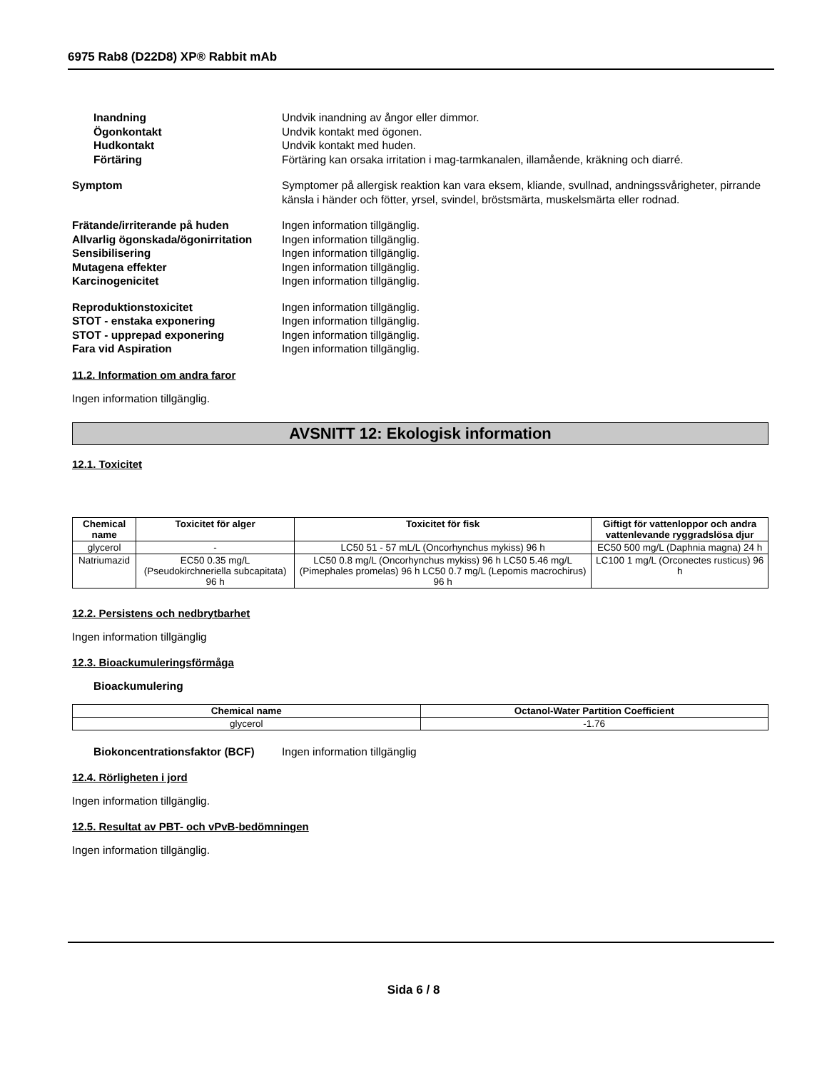6975 Rab8 (D22D8) XP® Rabbit mAb
Inandning Undvik inandning av ångor eller dimmor.
Ögonkontakt Undvik kontakt med ögonen.
Hudkontakt Undvik kontakt med huden.
Förtäring Förtäring kan orsaka irritation i mag-tarmkanalen, illamående, kräkning och diarré.
Symptom Symptomer på allergisk reaktion kan vara eksem, kliande, svullnad, andningssvårigheter, pirrande känsla i händer och fötter, yrsel, svindel, bröstsmärta, muskelsmärta eller rodnad.
Frätande/irriterande på huden Ingen information tillgänglig.
Allvarlig ögonskada/ögonirritation
Ingen information tillgänglig.
Sensibilisering Ingen information tillgänglig.
Mutagena effekter Ingen information tillgänglig.
Karcinogenicitet Ingen information tillgänglig.
Reproduktionstoxicitet Ingen information tillgänglig.
STOT - enstaka exponering Ingen information tillgänglig.
STOT - upprepad exponering Ingen information tillgänglig.
Fara vid Aspiration Ingen information tillgänglig.
11.2. Information om andra faror
Ingen information tillgänglig.
AVSNITT 12: Ekologisk information
12.1. Toxicitet
| Chemical name | Toxicitet för alger | Toxicitet för fisk | Giftigt för vattenloppor och andra vattenlevande ryggradslösa djur |
| --- | --- | --- | --- |
| glycerol | - | LC50 51 - 57 mL/L (Oncorhynchus mykiss) 96 h | EC50 500 mg/L (Daphnia magna) 24 h |
| Natriumazid | EC50 0.35 mg/L (Pseudokirchneriella subcapitata) 96 h | LC50 0.8 mg/L (Oncorhynchus mykiss) 96 h LC50 5.46 mg/L (Pimephales promelas) 96 h LC50 0.7 mg/L (Lepomis macrochirus) 96 h | LC100 1 mg/L (Orconectes rusticus) 96 h |
12.2. Persistens och nedbrytbarhet
Ingen information tillgänglig
12.3. Bioackumuleringsförmåga
Bioackumulering
| Chemical name | Octanol-Water Partition Coefficient |
| --- | --- |
| glycerol | -1.76 |
Biokoncentrationsfaktor (BCF)
Ingen information tillgänglig
12.4. Rörligheten i jord
Ingen information tillgänglig.
12.5. Resultat av PBT- och vPvB-bedömningen
Ingen information tillgänglig.
Sida 6 / 8